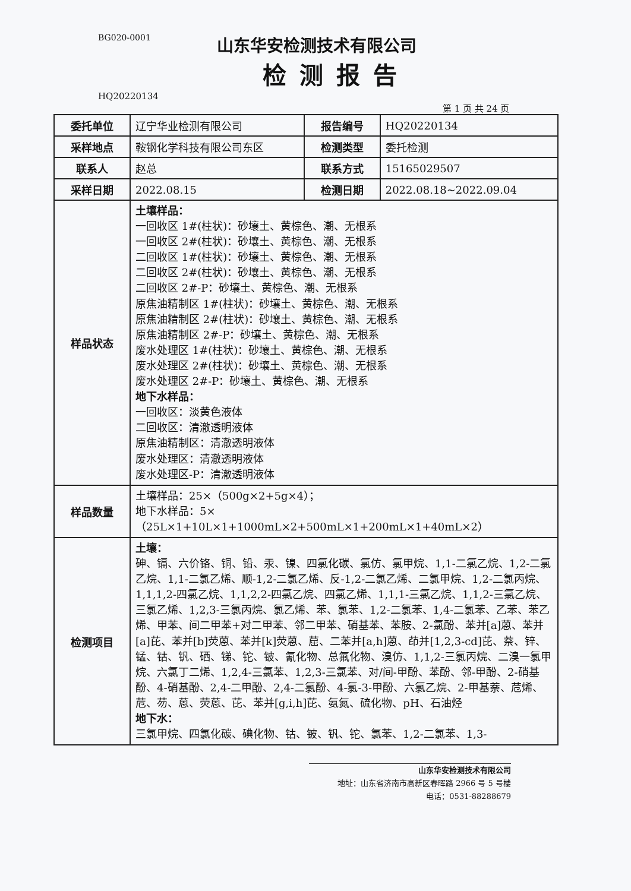BG020-0001
山东华安检测技术有限公司
检测报告
HQ20220134
第 1 页 共 24 页
| 委托单位 | 辽宁华业检测有限公司 | 报告编号 | HQ20220134 |
| 采样地点 | 鞍钢化学科技有限公司东区 | 检测类型 | 委托检测 |
| 联系人 | 赵总 | 联系方式 | 15165029507 |
| 采样日期 | 2022.08.15 | 检测日期 | 2022.08.18~2022.09.04 |
| 样品状态 | 土壤样品： 一回收区 1#(柱状)：砂壤土、黄棕色、潮、无根系 一回收区 2#(柱状)：砂壤土、黄棕色、潮、无根系 二回收区 1#(柱状)：砂壤土、黄棕色、潮、无根系 二回收区 2#(柱状)：砂壤土、黄棕色、潮、无根系 二回收区 2#-P：砂壤土、黄棕色、潮、无根系 原焦油精制区 1#(柱状)：砂壤土、黄棕色、潮、无根系 原焦油精制区 2#(柱状)：砂壤土、黄棕色、潮、无根系 原焦油精制区 2#-P：砂壤土、黄棕色、潮、无根系 废水处理区 1#(柱状)：砂壤土、黄棕色、潮、无根系 废水处理区 2#(柱状)：砂壤土、黄棕色、潮、无根系 废水处理区 2#-P：砂壤土、黄棕色、潮、无根系 地下水样品： 一回收区：淡黄色液体 二回收区：清澈透明液体 原焦油精制区：清澈透明液体 废水处理区：清澈透明液体 废水处理区-P：清澈透明液体 | | |
| 样品数量 | 土壤样品：25×（500g×2+5g×4）； 地下水样品：5×（25L×1+10L×1+1000mL×2+500mL×1+200mL×1+40mL×2） | | |
| 检测项目 | 土壤： 砷、镉、六价铬、铜、铅、汞、镍、四氯化碳、氯仿、氯甲烷、1,1-二氯乙烷、1,2-二氯乙烷、1,1-二氯乙烯、顺-1,2-二氯乙烯、反-1,2-二氯乙烯、二氯甲烷、1,2-二氯丙烷、1,1,1,2-四氯乙烷、1,1,2,2-四氯乙烷、四氯乙烯、1,1,1-三氯乙烷、1,1,2-三氯乙烷、三氯乙烯、1,2,3-三氯丙烷、氯乙烯、苯、氯苯、1,2-二氯苯、1,4-二氯苯、乙苯、苯乙烯、甲苯、间二甲苯+对二甲苯、邻二甲苯、硝基苯、苯胺、2-氯酚、苯并[a]蒽、苯并[a]芘、苯并[b]荧蒽、苯并[k]荧蒽、䓛、二苯并[a,h]蒽、茚并[1,2,3-cd]芘、萘、锌、锰、钴、钒、硒、锑、铊、铍、氰化物、总氟化物、溴仿、1,1,2-三氯丙烷、二溴一氯甲烷、六氯丁二烯、1,2,4-三氯苯、1,2,3-三氯苯、对/间-甲酚、苯酚、邻-甲酚、2-硝基酚、4-硝基酚、2,4-二甲酚、2,4-二氯酚、4-氯-3-甲酚、六氯乙烷、2-甲基萘、苊烯、苊、芴、蒽、荧蒽、芘、苯并[g,i,h]芘、氨氮、硫化物、pH、石油烃 地下水： 三氯甲烷、四氯化碳、碘化物、钴、铍、钒、铊、氯苯、1,2-二氯苯、1,3- | | |
山东华安检测技术有限公司
地址：山东省济南市高新区春晖路 2966 号 5 号楼
电话：0531-88288679